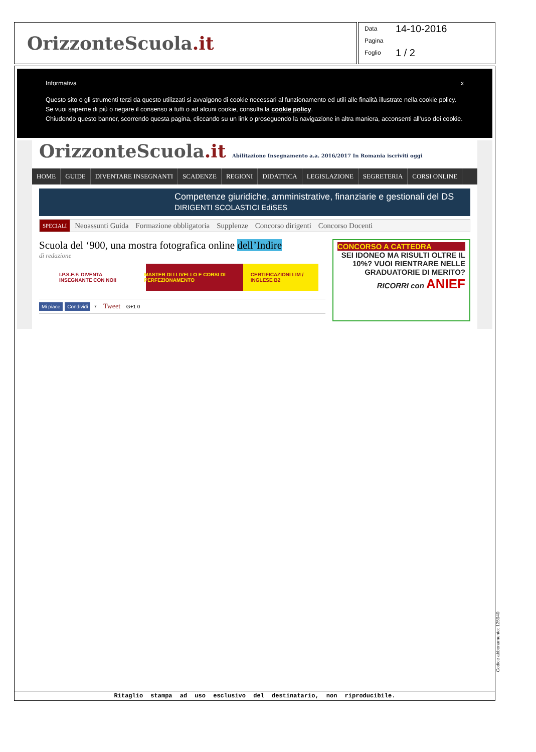OrizzonteScuola.it
Data 14-10-2016
Pagina
Foglio 1 / 2
Informativa x
Questo sito o gli strumenti terzi da questo utilizzati si avvalgono di cookie necessari al funzionamento ed utili alle finalità illustrate nella cookie policy. Se vuoi saperne di più o negare il consenso a tutti o ad alcuni cookie, consulta la cookie policy.
Chiudendo questo banner, scorrendo questa pagina, cliccando su un link o proseguendo la navigazione in altra maniera, acconsenti all’uso dei cookie.
OrizzonteScuola.it Abilitazione Insegnamento a.a. 2016/2017 In Romania iscriviti oggi
HOME GUIDE DIVENTARE INSEGNANTI SCADENZE REGIONI DIDATTICA LEGISLAZIONE SEGRETERIA CORSI ONLINE
Competenze giuridiche, amministrative, finanziarie e gestionali del DS DIRIGENTI SCOLASTICI EdiSES
SPECIALI Neoassunti Guida Formazione obbligatoria Supplenze Concorso dirigenti Concorso Docenti
Scuola del ‘900, una mostra fotografica online dell’Indire
di redazione
I.P.S.E.F. DIVENTA INSEGNANTE CON NOI! MASTER DI I LIVELLO E CORSI DI PERFEZIONAMENTO CERTIFICAZIONI LIM / INGLESE B2
Mi piace Condividi 7 Tweet G+1 0
CONCORSO A CATTEDRA
SEI IDONEO MA RISULTI OLTRE IL 10%? VUOI RIENTRARE NELLE GRADUATORIE DI MERITO?
RICORRI con ANIEF
Ritaglio stampa ad uso esclusivo del destinatario, non riproducibile.
Codice abbonamento: 125940